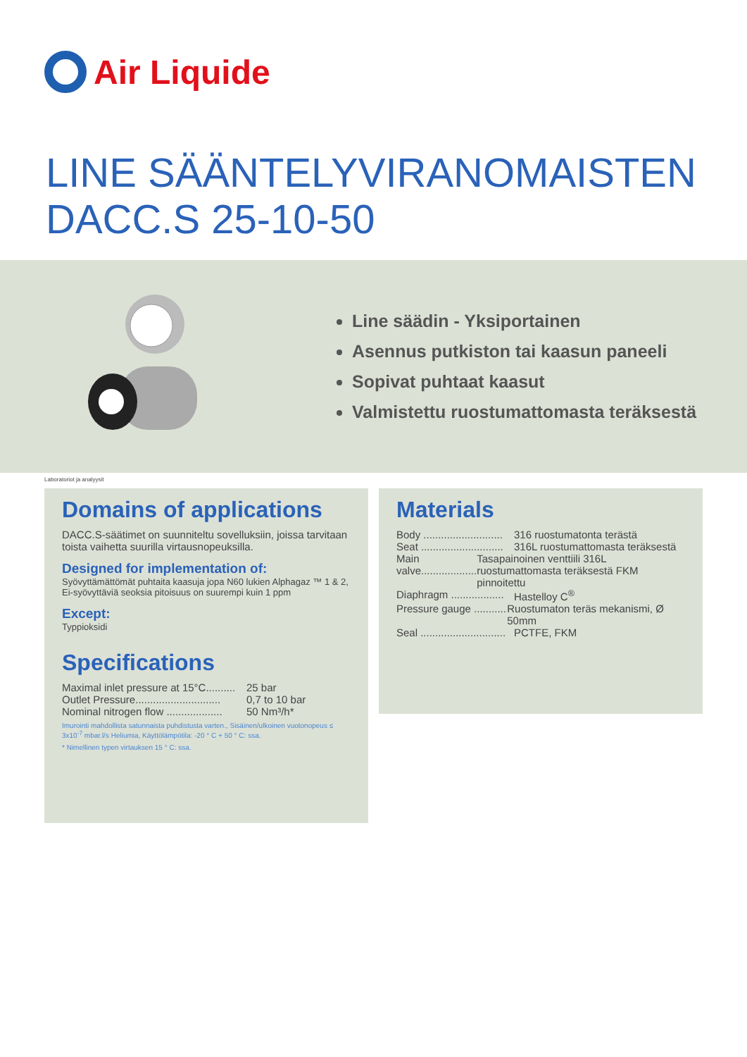Air Liquide
LINE SÄÄNTELYVIRANOMAISTEN
DACC.S 25-10-50
Line säädin - Yksiportainen
Asennus putkiston tai kaasun paneeli
Sopivat puhtaat kaasut
Valmistettu ruostumattomasta teräksestä
Laboratoriot ja analyysit
Domains of applications
DACC.S-säätimet on suunniteltu sovelluksiin, joissa tarvitaan toista vaihetta suurilla virtausnopeuksilla.
Designed for implementation of:
Syövyttämättömät puhtaita kaasuja jopa N60 lukien Alphagaz ™ 1 & 2, Ei-syövyttäviä seoksia pitoisuus on suurempi kuin 1 ppm
Except:
Typpioksidi
Specifications
Maximal inlet pressure at 15°C.......... 25 bar
Outlet Pressure............................. 0,7 to 10 bar
Nominal nitrogen flow ................... 50 Nm³/h*
Imurointi mahdollista satunnaista puhdistusta varten., Sisäinen/ulkoinen vuotonopeus ≤ 3x10<sup>-7</sup> mbar.l/s Heliumia, Käyttölämpötila: -20 ° C + 50 ° C: ssa.
* Nimellinen typen virtauksen 15 ° C: ssa.
Materials
Body ........................... 316 ruostumatonta terästä
Seat ............................ 316L ruostumattomasta teräksestä
Main valve................... Tasapainoinen venttiili 316L ruostumattomasta teräksestä FKM pinnoitettu
Diaphragm .................. Hastelloy C<sup>®</sup>
Pressure gauge ........... Ruostumaton teräs mekanismi, Ø 50mm
Seal ............................. PCTFE, FKM